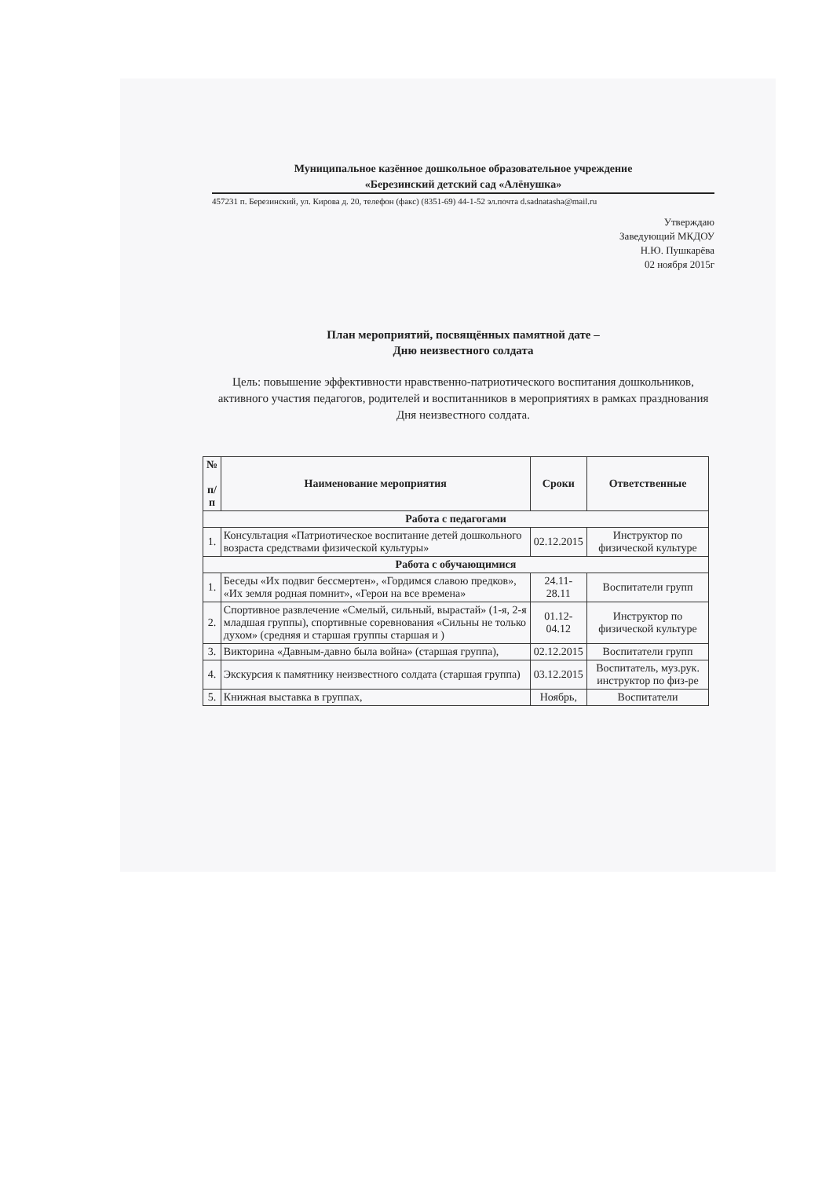Муниципальное казённое дошкольное образовательное учреждение
«Березинский детский сад «Алёнушка»
457231 п. Березинский, ул. Кирова д. 20, телефон (факс) (8351-69) 44-1-52 эл.почта d.sadnatasha@mail.ru
Утверждаю
Заведующий МКДОУ
Н.Ю. Пушкарёва
02 ноября 2015г
План мероприятий, посвящённых памятной дате –
Дню неизвестного солдата
Цель: повышение эффективности нравственно-патриотического воспитания дошкольников, активного участия педагогов, родителей и воспитанников в мероприятиях в рамках празднования Дня неизвестного солдата.
| № п/п | Наименование мероприятия | Сроки | Ответственные |
| --- | --- | --- | --- |
| Работа с педагогами | | | |
| 1. | Консультация «Патриотическое воспитание детей дошкольного возраста средствами физической культуры» | 02.12.2015 | Инструктор по физической культуре |
| Работа с обучающимися | | | |
| 1. | Беседы «Их подвиг бессмертен», «Гордимся славою предков», «Их земля родная помнит», «Герои на все времена» | 24.11-28.11 | Воспитатели групп |
| 2. | Спортивное развлечение «Смелый, сильный, вырастай» (1-я, 2-я младшая группы), спортивные соревнования «Сильны не только духом» (средняя и старшая группы старшая и ) | 01.12- 04.12 | Инструктор по физической культуре |
| 3. | Викторина «Давным-давно была война» (старшая группа), | 02.12.2015 | Воспитатели групп |
| 4. | Экскурсия к памятнику неизвестного солдата (старшая группа) | 03.12.2015 | Воспитатель, муз.рук. инструктор по физ-ре |
| 5. | Книжная выставка в группах, | Ноябрь, | Воспитатели |